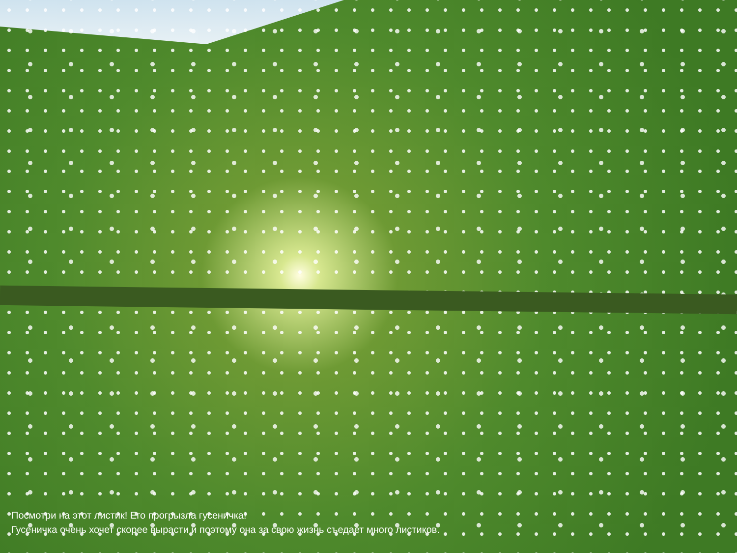Посмотри на этот листик! Его прогрызла гусеничка!
Гусеничка очень хочет скорее вырасти и поэтому она за свою жизнь съедает много листиков.